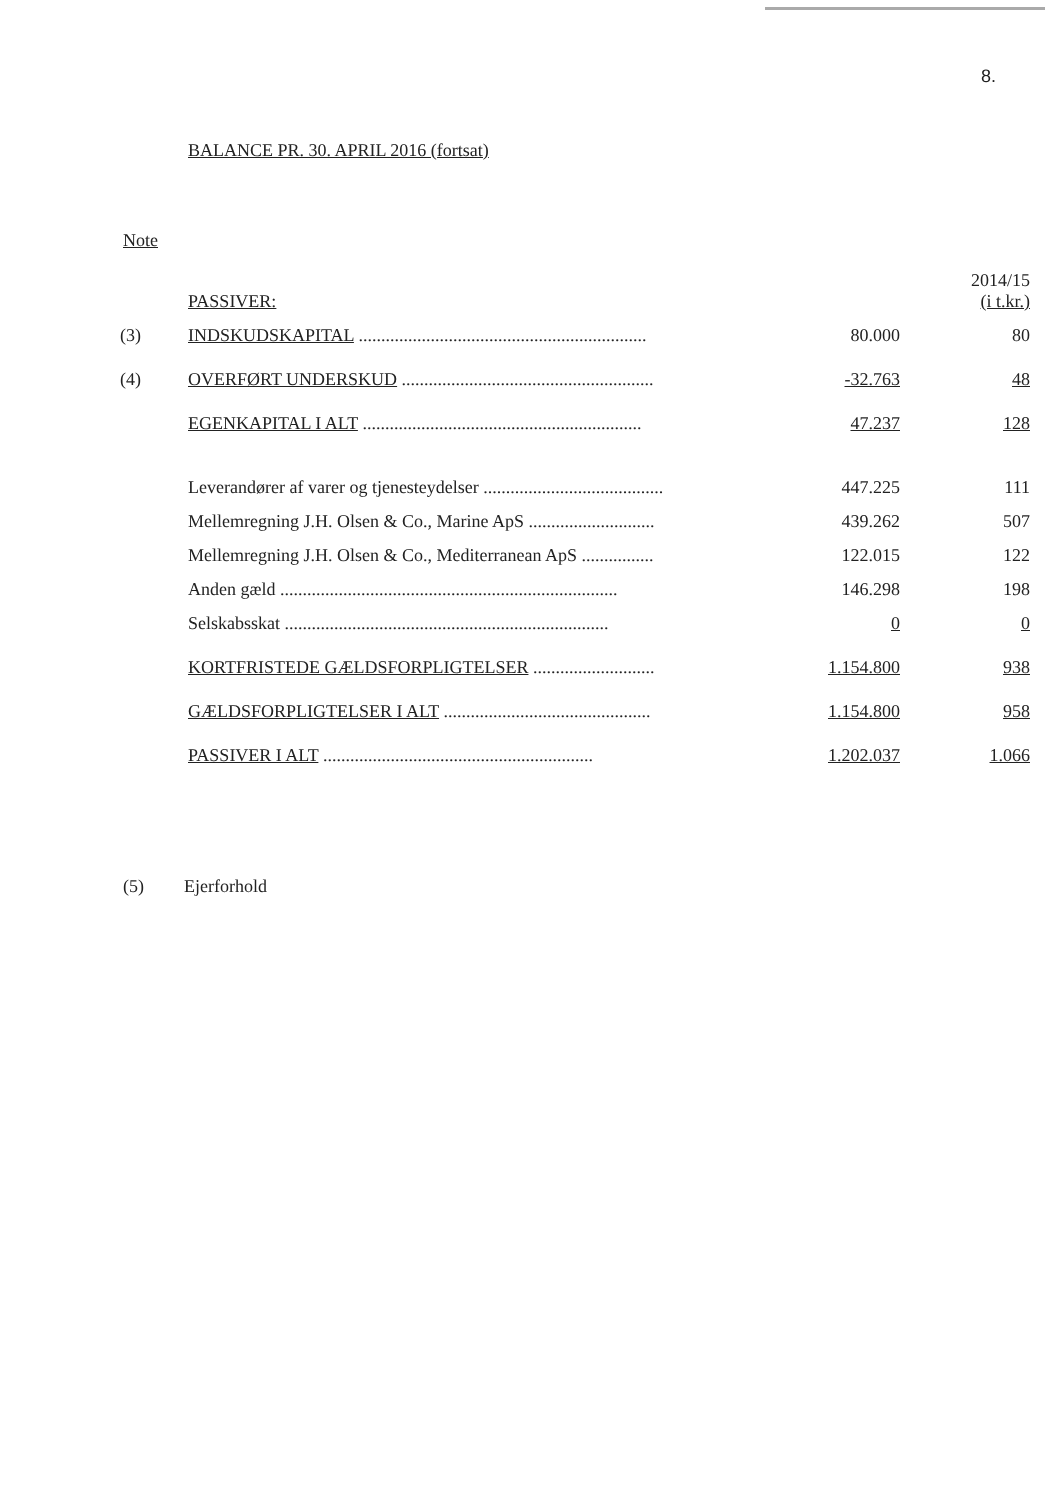8.
BALANCE PR. 30. APRIL 2016 (fortsat)
Note
| | PASSIVER: | | 2014/15 (i t.kr.) |
| (3) | INDSKUDSKAPITAL ................................................................ | 80.000 | 80 |
| (4) | OVERFØRT UNDERSKUD ........................................................ | -32.763 | 48 |
| | EGENKAPITAL I ALT .............................................................. | 47.237 | 128 |
| | Leverandører af varer og tjenesteydelser ........................................ | 447.225 | 111 |
| | Mellemregning J.H. Olsen & Co., Marine ApS ............................ | 439.262 | 507 |
| | Mellemregning J.H. Olsen & Co., Mediterranean ApS ................ | 122.015 | 122 |
| | Anden gæld ........................................................................... | 146.298 | 198 |
| | Selskabsskat ........................................................................ | 0 | 0 |
| | KORTFRISTEDE GÆLDSFORPLIGTELSER ........................... | 1.154.800 | 938 |
| | GÆLDSFORPLIGTELSER I ALT .............................................. | 1.154.800 | 958 |
| | PASSIVER I ALT ............................................................ | 1.202.037 | 1.066 |
(5) Ejerforhold